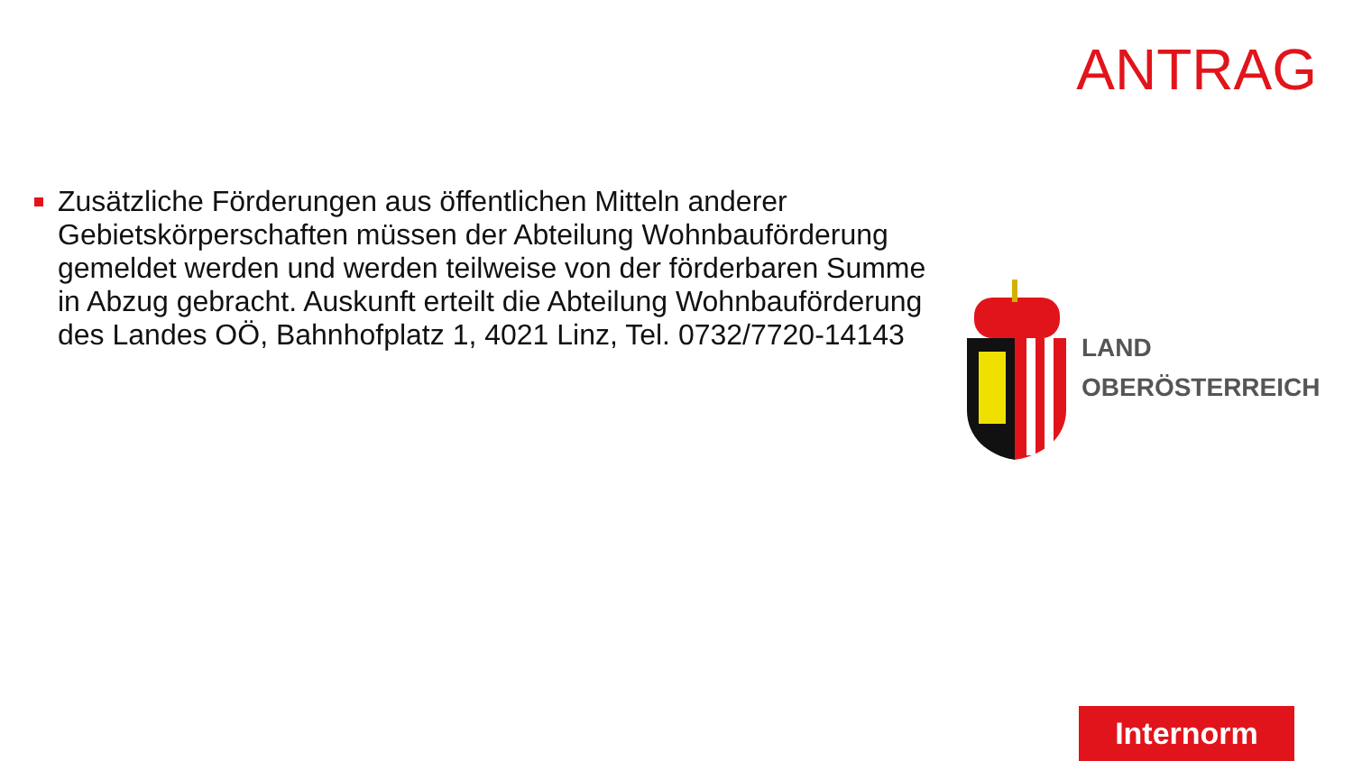ANTRAG
Zusätzliche Förderungen aus öffentlichen Mitteln anderer Gebietskörperschaften müssen der Abteilung Wohnbauförderung gemeldet werden und werden teilweise von der förderbaren Summe in Abzug gebracht. Auskunft erteilt die Abteilung Wohnbauförderung des Landes OÖ, Bahnhofplatz 1, 4021 Linz, Tel. 0732/7720-14143
LAND
OBERÖSTERREICH
Internorm